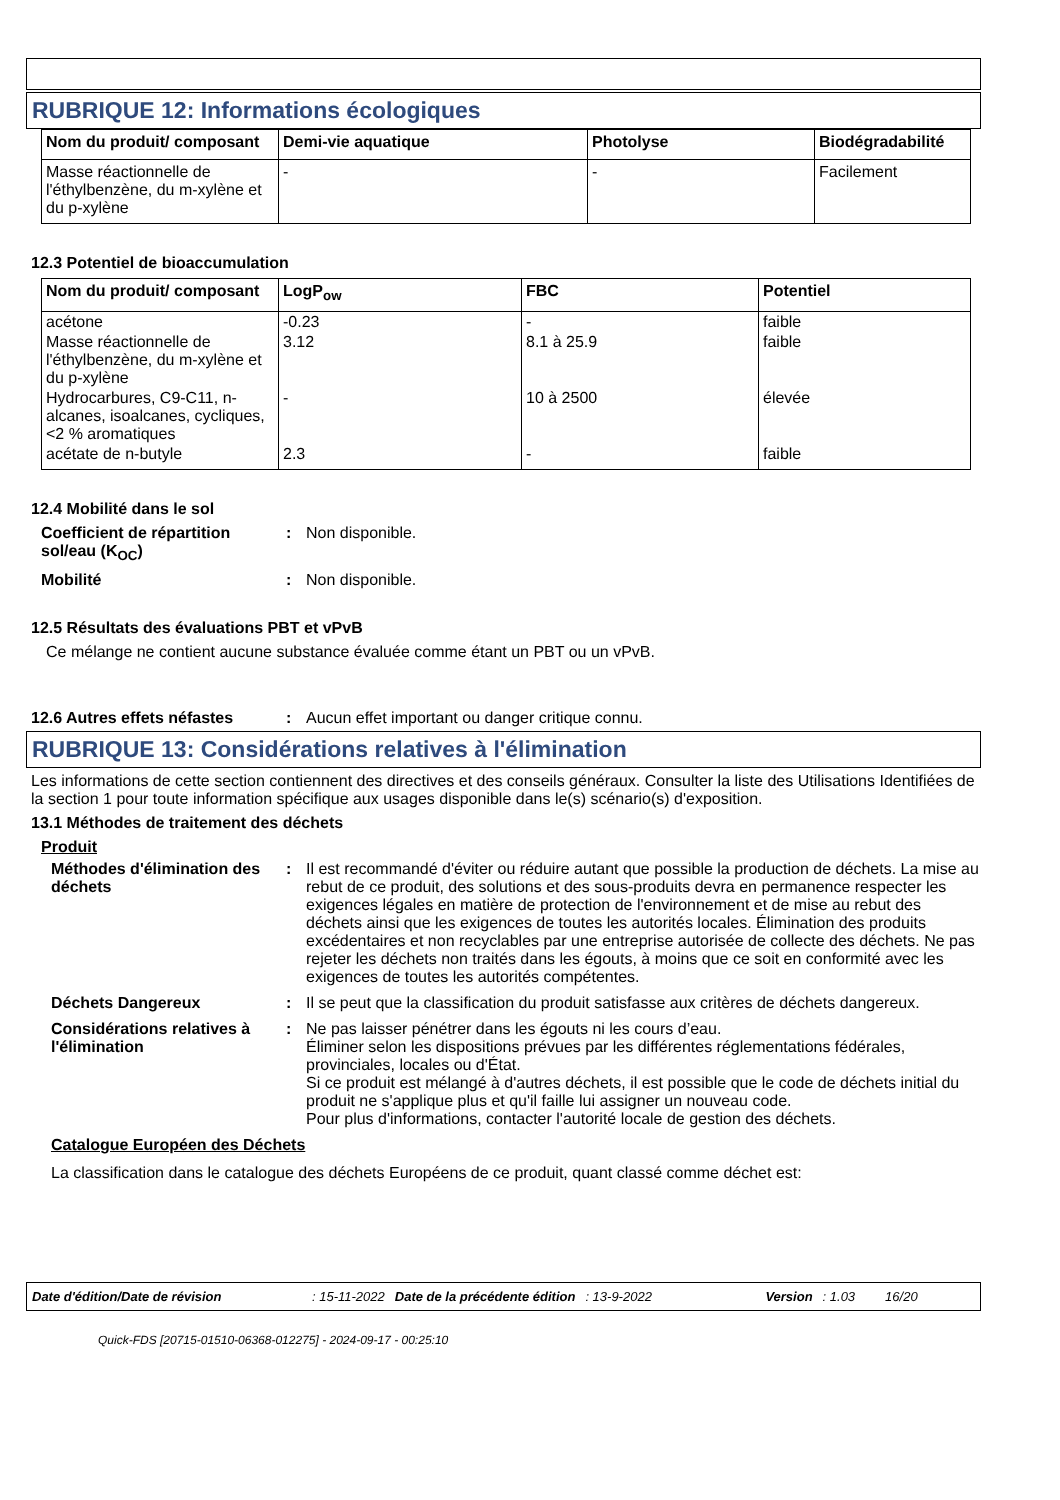RUBRIQUE 12: Informations écologiques
| Nom du produit/ composant | Demi-vie aquatique | Photolyse | Biodégradabilité |
| --- | --- | --- | --- |
| Masse réactionnelle de l'éthylbenzène, du m-xylène et du p-xylène | - | - | Facilement |
12.3 Potentiel de bioaccumulation
| Nom du produit/ composant | LogP<sub>ow</sub> | FBC | Potentiel |
| --- | --- | --- | --- |
| acétone | -0.23 | - | faible |
| Masse réactionnelle de l'éthylbenzène, du m-xylène et du p-xylène | 3.12 | 8.1 à 25.9 | faible |
| Hydrocarbures, C9-C11, n-alcanes, isoalcanes, cycliques, <2 % aromatiques | - | 10 à 2500 | élevée |
| acétate de n-butyle | 2.3 | - | faible |
12.4 Mobilité dans le sol
Coefficient de répartition sol/eau (K<sub>OC</sub>)
: Non disponible.
Mobilité : Non disponible.
12.5 Résultats des évaluations PBT et vPvB
Ce mélange ne contient aucune substance évaluée comme étant un PBT ou un vPvB.
12.6 Autres effets néfastes
: Aucun effet important ou danger critique connu.
RUBRIQUE 13: Considérations relatives à l'élimination
Les informations de cette section contiennent des directives et des conseils généraux. Consulter la liste des Utilisations Identifiées de la section 1 pour toute information spécifique aux usages disponible dans le(s) scénario(s) d'exposition.
13.1 Méthodes de traitement des déchets
Produit
Méthodes d'élimination des déchets
: Il est recommandé d'éviter ou réduire autant que possible la production de déchets. La mise au rebut de ce produit, des solutions et des sous-produits devra en permanence respecter les exigences légales en matière de protection de l'environnement et de mise au rebut des déchets ainsi que les exigences de toutes les autorités locales. Élimination des produits excédentaires et non recyclables par une entreprise autorisée de collecte des déchets. Ne pas rejeter les déchets non traités dans les égouts, à moins que ce soit en conformité avec les exigences de toutes les autorités compétentes.
Déchets Dangereux : Il se peut que la classification du produit satisfasse aux critères de déchets dangereux.
Considérations relatives à l'élimination
: Ne pas laisser pénétrer dans les égouts ni les cours d’eau.
Éliminer selon les dispositions prévues par les différentes réglementations fédérales, provinciales, locales ou d'État.
Si ce produit est mélangé à d'autres déchets, il est possible que le code de déchets initial du produit ne s'applique plus et qu'il faille lui assigner un nouveau code.
Pour plus d'informations, contacter l'autorité locale de gestion des déchets.
Catalogue Européen des Déchets
La classification dans le catalogue des déchets Européens de ce produit, quant classé comme déchet est:
Date d'édition/Date de révision: 15-11-2022 Date de la précédente édition: 13-9-2022 Version: 1.03 16/20
Quick-FDS [20715-01510-06368-012275] - 2024-09-17 - 00:25:10